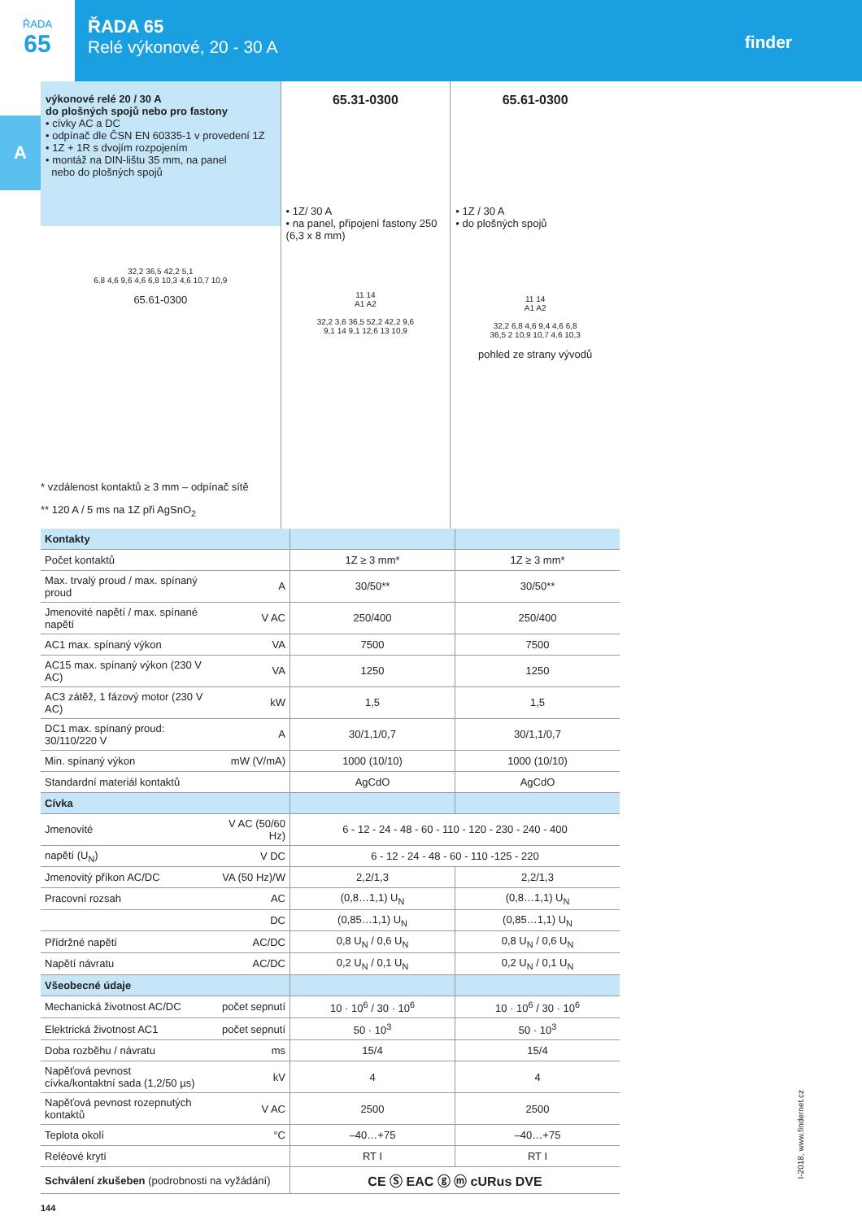ŘADA
65
ŘADA 65
Relé výkonové, 20 - 30 A
finder
A
výkonové relé 20 / 30 A
do plošných spojů nebo pro fastony
• cívky AC a DC
• odpínač dle ČSN EN 60335-1 v provedení 1Z
• 1Z + 1R s dvojím rozpojením
• montáž na DIN-lištu 35 mm, na panel
nebo do plošných spojů
32,2 36,5 42,2 5,1
6,8 4,6 9,6 4,6 6,8 10,3 4,6 10,7 10,9
65.61-0300
* vzdálenost kontaktů ≥ 3 mm – odpínač sítě
** 120 A / 5 ms na 1Z při AgSnO<sub>2</sub>
65.31-0300
• 1Z/ 30 A
• na panel, připojení fastony 250 (6,3 x 8 mm)
11 14
A1 A2
32,2 3,6 36,5 52,2 42,2 9,6
9,1 14 9,1 12,6 13 10,9
65.61-0300
• 1Z / 30 A
• do plošných spojů
11 14
A1 A2
32,2 6,8 4,6 9,4 4,6 6,8
36,5 2 10,9 10,7 4,6 10,3
pohled ze strany vývodů
| Kontakty | | | |
| Počet kontaktů | | 1Z ≥ 3 mm* | 1Z ≥ 3 mm* |
| Max. trvalý proud / max. spínaný proud | A | 30/50** | 30/50** |
| Jmenovité napětí / max. spínané napětí | V AC | 250/400 | 250/400 |
| AC1 max. spínaný výkon | VA | 7500 | 7500 |
| AC15 max. spínaný výkon (230 V AC) | VA | 1250 | 1250 |
| AC3 zátěž, 1 fázový motor (230 V AC) | kW | 1,5 | 1,5 |
| DC1 max. spínaný proud: 30/110/220 V | A | 30/1,1/0,7 | 30/1,1/0,7 |
| Min. spínaný výkon | mW (V/mA) | 1000 (10/10) | 1000 (10/10) |
| Standardní materiál kontaktů | | AgCdO | AgCdO |
| Cívka | | | |
| Jmenovité | V AC (50/60 Hz) | 6 - 12 - 24 - 48 - 60 - 110 - 120 - 230 - 240 - 400 | |
| napětí (U<sub>N</sub>) | V DC | 6 - 12 - 24 - 48 - 60 - 110 -125 - 220 | |
| Jmenovitý příkon AC/DC | VA (50 Hz)/W | 2,2/1,3 | 2,2/1,3 |
| Pracovní rozsah | AC | (0,8…1,1) U<sub>N</sub> | (0,8…1,1) U<sub>N</sub> |
| | DC | (0,85…1,1) U<sub>N</sub> | (0,85…1,1) U<sub>N</sub> |
| Přídržné napětí | AC/DC | 0,8 U<sub>N</sub> / 0,6 U<sub>N</sub> | 0,8 U<sub>N</sub> / 0,6 U<sub>N</sub> |
| Napětí návratu | AC/DC | 0,2 U<sub>N</sub> / 0,1 U<sub>N</sub> | 0,2 U<sub>N</sub> / 0,1 U<sub>N</sub> |
| Všeobecné údaje | | | |
| Mechanická životnost AC/DC | počet sepnutí | 10 · 10<sup>6</sup> / 30 · 10<sup>6</sup> | 10 · 10<sup>6</sup> / 30 · 10<sup>6</sup> |
| Elektrická životnost AC1 | počet sepnutí | 50 · 10<sup>3</sup> | 50 · 10<sup>3</sup> |
| Doba rozběhu / návratu | ms | 15/4 | 15/4 |
| Napěťová pevnost cívka/kontaktní sada (1,2/50 µs) | kV | 4 | 4 |
| Napěťová pevnost rozepnutých kontaktů | V AC | 2500 | 2500 |
| Teplota okolí | °C | –40…+75 | –40…+75 |
| Reléové krytí | | RT I | RT I |
| Schválení zkušeben (podrobnosti na vyžádání) | | CE Ⓢ EAC ⓖ ⓜ cURus DVE | |
144
I-2018, www.findernet.cz